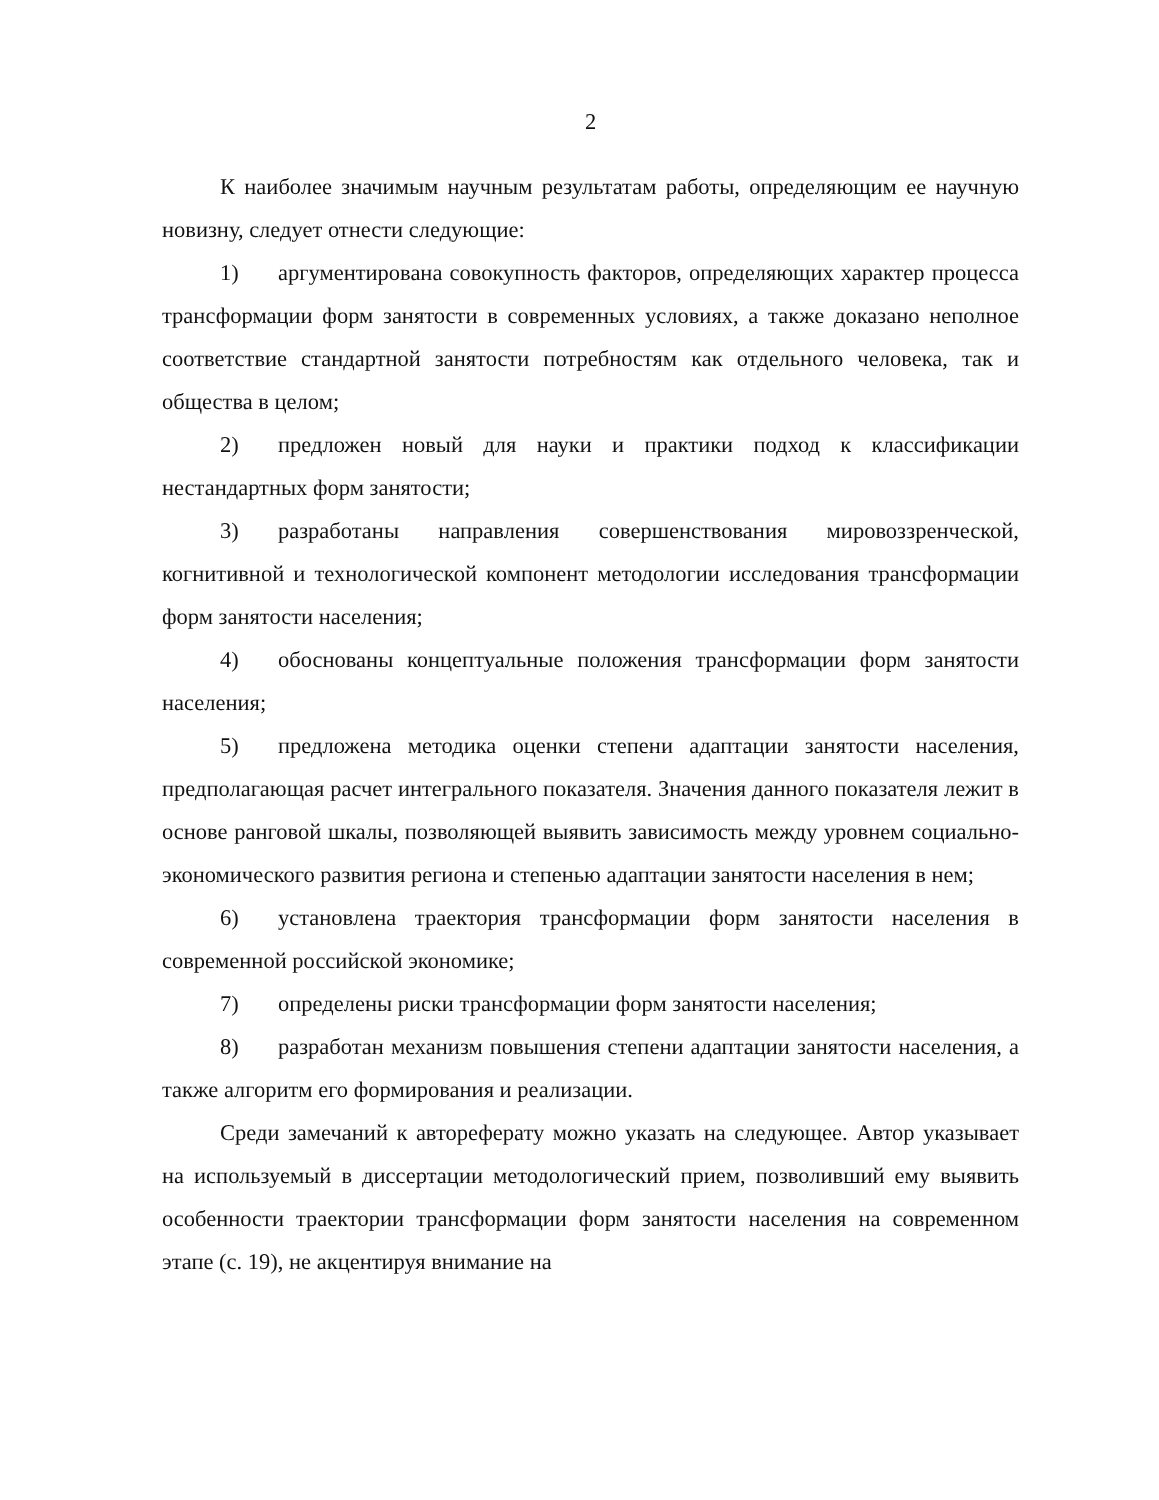2
К наиболее значимым научным результатам работы, определяющим ее научную новизну, следует отнести следующие:
1) аргументирована совокупность факторов, определяющих характер процесса трансформации форм занятости в современных условиях, а также доказано неполное соответствие стандартной занятости потребностям как отдельного человека, так и общества в целом;
2) предложен новый для науки и практики подход к классификации нестандартных форм занятости;
3) разработаны направления совершенствования мировоззренческой, когнитивной и технологической компонент методологии исследования трансформации форм занятости населения;
4) обоснованы концептуальные положения трансформации форм занятости населения;
5) предложена методика оценки степени адаптации занятости населения, предполагающая расчет интегрального показателя. Значения данного показателя лежит в основе ранговой шкалы, позволяющей выявить зависимость между уровнем социально-экономического развития региона и степенью адаптации занятости населения в нем;
6) установлена траектория трансформации форм занятости населения в современной российской экономике;
7) определены риски трансформации форм занятости населения;
8) разработан механизм повышения степени адаптации занятости населения, а также алгоритм его формирования и реализации.
Среди замечаний к автореферату можно указать на следующее. Автор указывает на используемый в диссертации методологический прием, позволивший ему выявить особенности траектории трансформации форм занятости населения на современном этапе (с. 19), не акцентируя внимание на